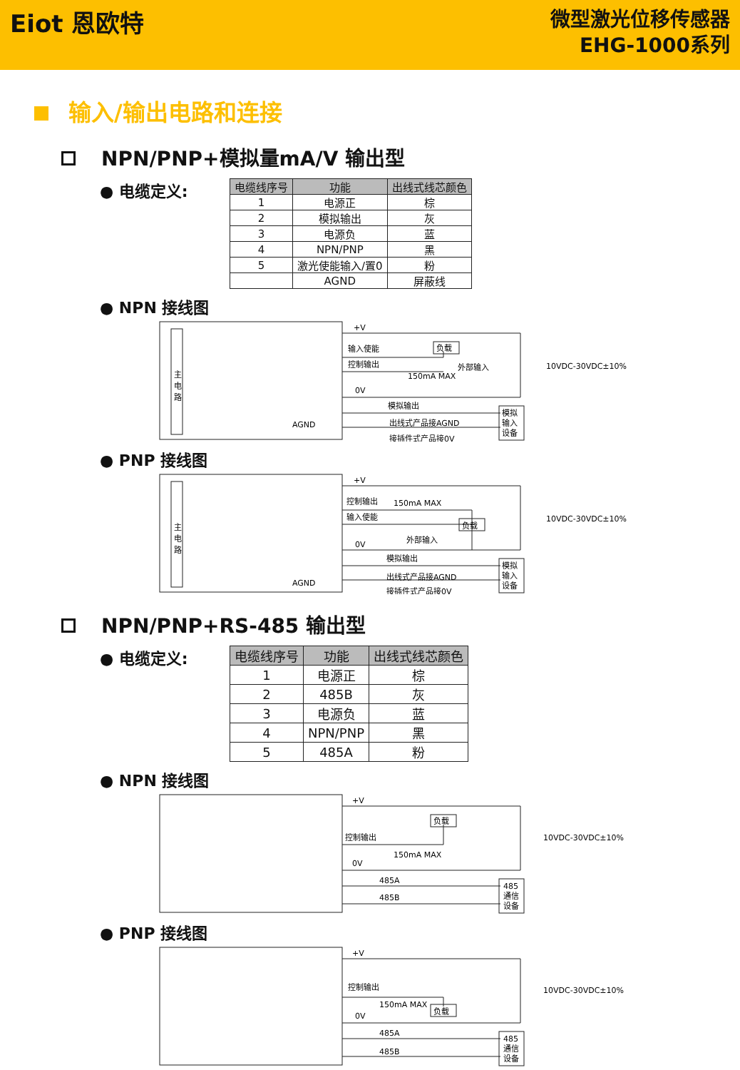Eiot 恩欧特
微型激光位移传感器
EHG-1000系列
输入/输出电路和连接
NPN/PNP+模拟量mA/V 输出型
● 电缆定义:
| 电缆线序号 | 功能 | 出线式线芯颜色 |
| --- | --- | --- |
| 1 | 电源正 | 棕 |
| 2 | 模拟输出 | 灰 |
| 3 | 电源负 | 蓝 |
| 4 | NPN/PNP | 黑 |
| 5 | 激光使能输入/置0 | 粉 |
| | AGND | 屏蔽线 |
● NPN 接线图
+V
输入使能
负载
控制输出
150mA MAX
外部输入
0V
10VDC-30VDC±10%
模拟输出
出线式产品接AGND
接插件式产品接0V
AGND
主
电
路
模拟
输入
设备
● PNP 接线图
+V
控制输出
150mA MAX
输入使能
负载
外部输入
0V
10VDC-30VDC±10%
模拟输出
出线式产品接AGND
接插件式产品接0V
AGND
主
电
路
模拟
输入
设备
NPN/PNP+RS-485 输出型
● 电缆定义:
| 电缆线序号 | 功能 | 出线式线芯颜色 |
| --- | --- | --- |
| 1 | 电源正 | 棕 |
| 2 | 485B | 灰 |
| 3 | 电源负 | 蓝 |
| 4 | NPN/PNP | 黑 |
| 5 | 485A | 粉 |
● NPN 接线图
+V
负载
控制输出
150mA MAX
0V
10VDC-30VDC±10%
485A
485B
485
通信
设备
● PNP 接线图
+V
控制输出
150mA MAX
负载
0V
10VDC-30VDC±10%
485A
485B
485
通信
设备